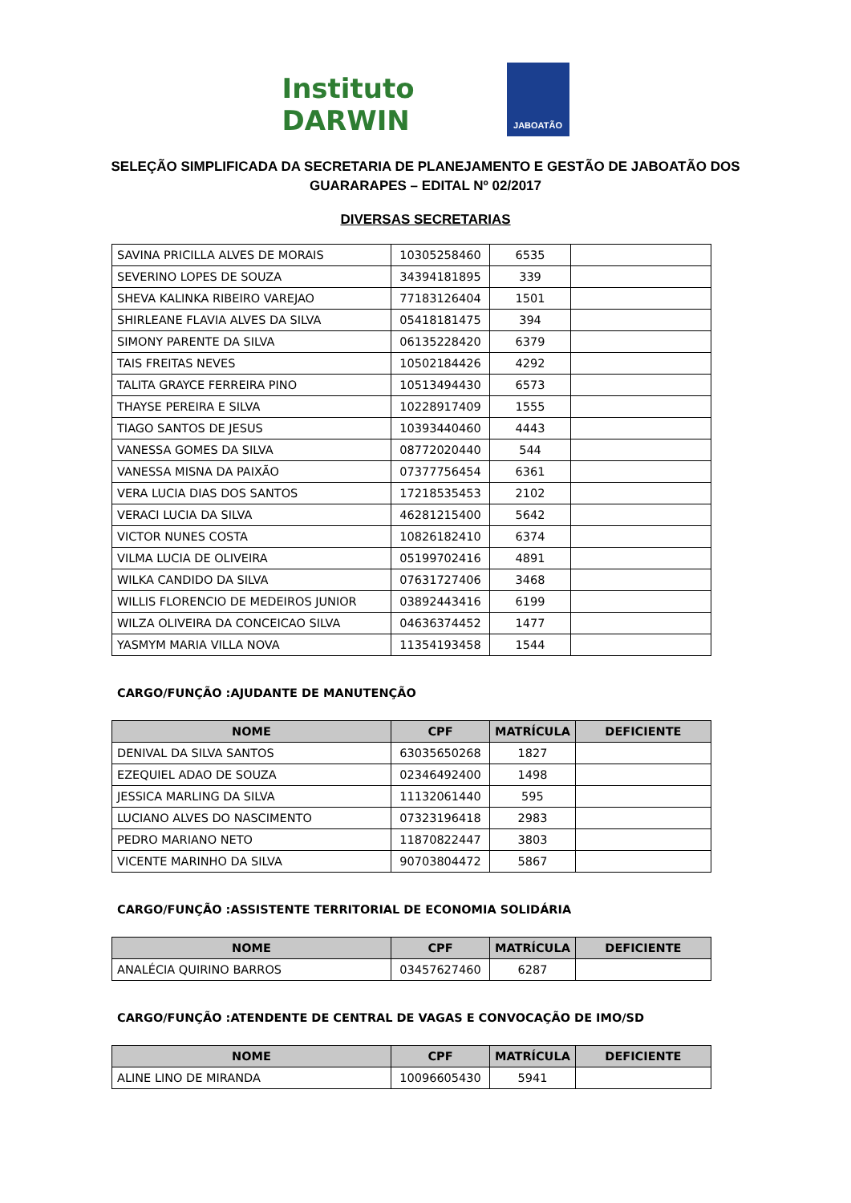Instituto DARWIN
JABOATÃO
SELEÇÃO SIMPLIFICADA DA SECRETARIA DE PLANEJAMENTO E GESTÃO DE JABOATÃO DOS GUARARAPES – EDITAL Nº 02/2017
DIVERSAS SECRETARIAS
| SAVINA PRICILLA ALVES DE MORAIS | 10305258460 | 6535 | |
| SEVERINO LOPES DE SOUZA | 34394181895 | 339 | |
| SHEVA KALINKA RIBEIRO VAREJAO | 77183126404 | 1501 | |
| SHIRLEANE FLAVIA ALVES DA SILVA | 05418181475 | 394 | |
| SIMONY PARENTE DA SILVA | 06135228420 | 6379 | |
| TAIS FREITAS NEVES | 10502184426 | 4292 | |
| TALITA GRAYCE FERREIRA PINO | 10513494430 | 6573 | |
| THAYSE PEREIRA E SILVA | 10228917409 | 1555 | |
| TIAGO SANTOS DE JESUS | 10393440460 | 4443 | |
| VANESSA GOMES DA SILVA | 08772020440 | 544 | |
| VANESSA MISNA DA PAIXÃO | 07377756454 | 6361 | |
| VERA LUCIA DIAS DOS SANTOS | 17218535453 | 2102 | |
| VERACI LUCIA DA SILVA | 46281215400 | 5642 | |
| VICTOR NUNES COSTA | 10826182410 | 6374 | |
| VILMA LUCIA DE OLIVEIRA | 05199702416 | 4891 | |
| WILKA CANDIDO DA SILVA | 07631727406 | 3468 | |
| WILLIS FLORENCIO DE MEDEIROS JUNIOR | 03892443416 | 6199 | |
| WILZA OLIVEIRA DA CONCEICAO SILVA | 04636374452 | 1477 | |
| YASMYM MARIA VILLA NOVA | 11354193458 | 1544 | |
CARGO/FUNÇÃO :AJUDANTE DE MANUTENÇÃO
| NOME | CPF | MATRÍCULA | DEFICIENTE |
| --- | --- | --- | --- |
| DENIVAL DA SILVA SANTOS | 63035650268 | 1827 | |
| EZEQUIEL ADAO DE SOUZA | 02346492400 | 1498 | |
| JESSICA MARLING DA SILVA | 11132061440 | 595 | |
| LUCIANO ALVES DO NASCIMENTO | 07323196418 | 2983 | |
| PEDRO MARIANO NETO | 11870822447 | 3803 | |
| VICENTE MARINHO DA SILVA | 90703804472 | 5867 | |
CARGO/FUNÇÃO :ASSISTENTE TERRITORIAL DE ECONOMIA SOLIDÁRIA
| NOME | CPF | MATRÍCULA | DEFICIENTE |
| --- | --- | --- | --- |
| ANALÉCIA QUIRINO BARROS | 03457627460 | 6287 | |
CARGO/FUNÇÃO :ATENDENTE DE CENTRAL DE VAGAS E CONVOCAÇÃO DE IMO/SD
| NOME | CPF | MATRÍCULA | DEFICIENTE |
| --- | --- | --- | --- |
| ALINE LINO DE MIRANDA | 10096605430 | 5941 | |